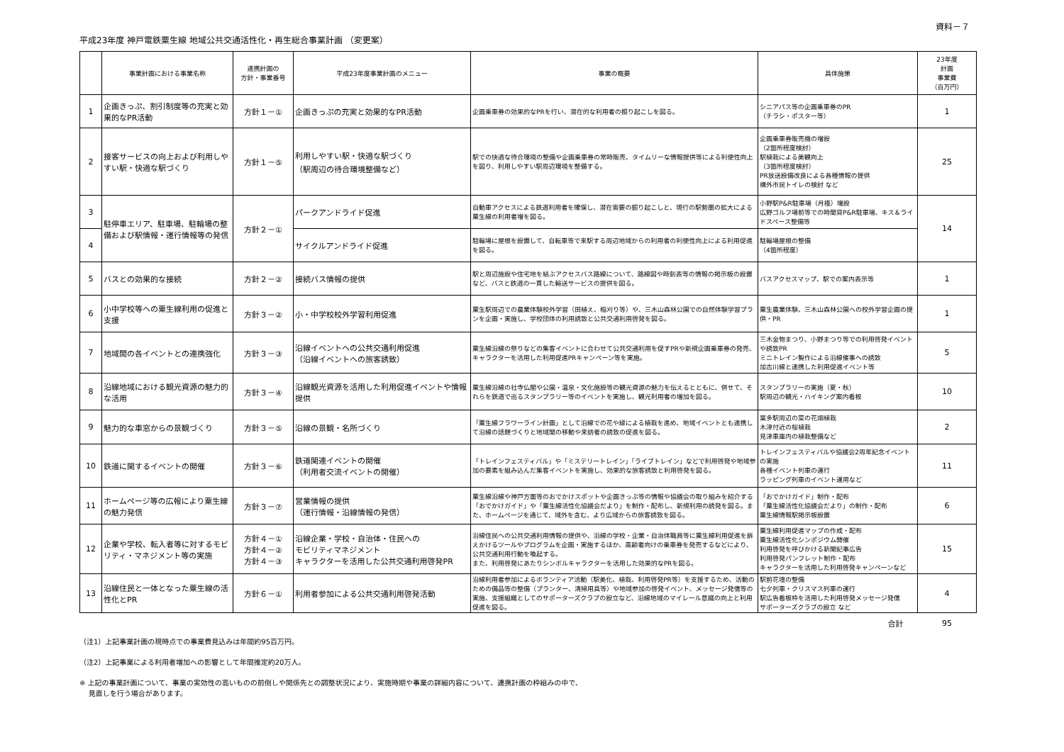資料－７
平成23年度 神戸電鉄粟生線 地域公共交通活性化・再生総合事業計画 （変更案）
| | 事業計画における事業名称 | 連携計画の 方針・事業番号 | 平成23年度事業計画のメニュー | 事業の概要 | 具体施策 | 23年度 計画 事業費 （百万円） |
| --- | --- | --- | --- | --- | --- | --- |
| 1 | 企画きっぷ、割引制度等の充実と効果的なPR活動 | 方針１－① | 企画きっぷの充実と効果的なPR活動 | 企画乗車券の効果的なPRを行い、潜在的な利用者の掘り起こしを図る。 | シニアパス等の企画乗車券のPR （チラシ・ポスター等） | 1 |
| 2 | 接客サービスの向上および利用しやすい駅・快適な駅づくり | 方針１－⑤ | 利用しやすい駅・快適な駅づくり （駅周辺の待合環境整備など） | 駅での快適な待合環境の整備や企画乗車券の常時販売、タイムリーな情報提供等による利便性向上を図り、利用しやすい駅周辺環境を整備する。 | 企画乗車券販売機の増設 （2箇所程度検討） 駅植栽による美観向上 （3箇所程度検討） PR放送設備改良による各種情報の提供 構外市民トイレの検討 など | 25 |
| 3 | 駐停車エリア、駐車場、駐輪場の整備および駅情報・運行情報等の発信 | 方針２－① | パークアンドライド促進 | 自動車アクセスによる鉄道利用者を確保し、潜在需要の掘り起こしと、現行の駅勢圏の拡大による粟生線の利用者増を図る。 | 小野駅P&R駐車場（月極）増設 広野ゴルフ場前等での時間貸P&R駐車場、キス＆ライドスペース整備等 | 14 |
| 4 | | | サイクルアンドライド促進 | 駐輪場に屋根を設置して、自転車等で来駅する周辺地域からの利用者の利便性向上による利用促進を図る。 | 駐輪場屋根の整備 （4箇所程度） | |
| 5 | バスとの効果的な接続 | 方針２－② | 接続バス情報の提供 | 駅と周辺施設や住宅地を結ぶアクセスバス路線について、路線図や時刻表等の情報の掲示板の設置など、バスと鉄道の一貫した輸送サービスの提供を図る。 | バスアクセスマップ、駅での案内表示等 | 1 |
| 6 | 小中学校等への粟生線利用の促進と支援 | 方針３－② | 小・中学校校外学習利用促進 | 粟生駅周辺での農業体験校外学習（田植え、稲刈り等）や、三木山森林公園での自然体験学習プランを企画・実施し、学校団体の利用誘致と公共交通利用啓発を図る。 | 粟生農業体験、三木山森林公園への校外学習企画の提供・PR | 1 |
| 7 | 地域間の各イベントとの連携強化 | 方針３－③ | 沿線イベントへの公共交通利用促進 （沿線イベントへの旅客誘致） | 粟生線沿線の祭りなどの集客イベントに合わせて公共交通利用を促すPRや新規企画乗車券の発売、キャラクターを活用した利用促進PRキャンペーン等を実施。 | 三木金物まつり、小野まつり等での利用啓発イベントや誘致PR ミニトレイン製作による沿線催事への誘致 加古川線と連携した利用促進イベント等 | 5 |
| 8 | 沿線地域における観光資源の魅力的な活用 | 方針３－④ | 沿線観光資源を活用した利用促進イベントや情報提供 | 粟生線沿線の社寺仏閣や公園・温泉・文化施設等の観光資源の魅力を伝えるとともに、併せて、それらを鉄道で巡るスタンプラリー等のイベントを実施し、観光利用者の増加を図る。 | スタンプラリーの実施（夏・秋） 駅周辺の観光・ハイキング案内看板 | 10 |
| 9 | 魅力的な車窓からの景観づくり | 方針３－⑤ | 沿線の景観・名所づくり | 「粟生線フラワーライン計画」として沿線での花や緑による植栽を進め、地域イベントとも連携して沿線の話題づくりと地域間の移動や来訪者の誘致の促進を図る。 | 葉多駅周辺の菜の花畑植栽 木津付近の桜植栽 見津車庫内の植栽整備など | 2 |
| 10 | 鉄道に関するイベントの開催 | 方針３－⑥ | 鉄道関連イベントの開催 （利用者交流イベントの開催） | 「トレインフェスティバル」や「ミステリートレイン」「ライブトレイン」などで利用啓発や地域参加の要素を組み込んだ集客イベントを実施し、効果的な旅客誘致と利用啓発を図る。 | トレインフェスティバルや協議会2周年記念イベントの実施 各種イベント列車の運行 ラッピング列車のイベント運用など | 11 |
| 11 | ホームページ等の広報により粟生線の魅力発信 | 方針３－⑦ | 営業情報の提供 （運行情報・沿線情報の発信） | 粟生線沿線や神戸方面等のおでかけスポットや企画きっぷ等の情報や協議会の取り組みを紹介する「おでかけガイド」や「粟生線活性化協議会だより」を制作・配布し、新規利用の誘発を図る。また、ホームページを通じて、域外を含む、より広域からの旅客誘致を図る。 | 「おでかけガイド」制作・配布 「粟生線活性化協議会だより」の制作・配布 粟生線情報駅掲示板設置 | 6 |
| 12 | 企業や学校、転入者等に対するモビリティ・マネジメント等の実施 | 方針４－① 方針４－② 方針４－③ | 沿線企業・学校・自治体・住民への モビリティマネジメント キャラクターを活用した公共交通利用啓発PR | 沿線住民への公共交通利用情報の提供や、沿線の学校・企業・自治体職員等に粟生線利用促進を訴えかけるツールやプログラムを企画・実施するほか、高齢者向けの乗車券を発売するなどにより、公共交通利用行動を喚起する。 また、利用啓発にあたりシンボルキャラクターを活用した効果的なPRを図る。 | 粟生線利用促進マップの作成・配布 粟生線活性化シンポジウム開催 利用啓発を呼びかける新聞記事広告 利用啓発パンフレット制作・配布 キャラクターを活用した利用啓発キャンペーンなど | 15 |
| 13 | 沿線住民と一体となった粟生線の活性化とPR | 方針６－① | 利用者参加による公共交通利用啓発活動 | 沿線利用者参加によるボランティア活動（駅美化、植栽、利用啓発PR等）を支援するため、活動のための備品等の整備（プランター、清掃用具等）や地域参加の啓発イベント、メッセージ発信等の実施、支援組織としてのサポーターズクラブの設立など、沿線地域のマイレール意識の向上と利用促進を図る。 | 駅前花壇の整備 七夕列車・クリスマス列車の運行 駅広告看板枠を活用した利用啓発メッセージ発信 サポーターズクラブの設立 など | 4 |
| 合計 | | | | | | 95 |
（注1）上記事業計画の現時点での事業費見込みは年間約95百万円。
（注2）上記事業による利用者増加への影響として年間推定約20万人。
※ 上記の事業計画について、事業の実効性の高いものの前倒しや関係先との調整状況により、実施時期や事業の詳細内容について、連携計画の枠組みの中で、
見直しを行う場合があります。